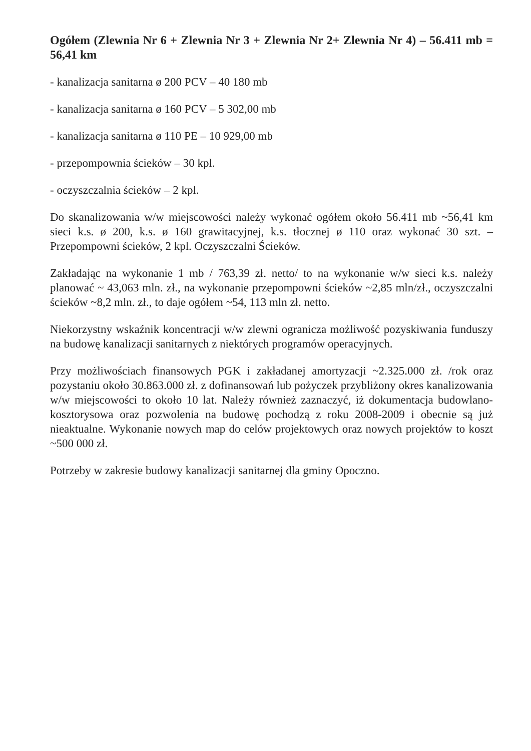Ogółem (Zlewnia Nr 6 + Zlewnia Nr 3 + Zlewnia Nr 2+ Zlewnia Nr 4) – 56.411 mb = 56,41 km
- kanalizacja sanitarna ø 200 PCV – 40 180 mb
- kanalizacja sanitarna ø 160 PCV – 5 302,00 mb
- kanalizacja sanitarna ø 110 PE – 10 929,00 mb
- przepompownia ścieków – 30 kpl.
- oczyszczalnia ścieków – 2 kpl.
Do skanalizowania w/w miejscowości należy wykonać ogółem około 56.411 mb ~56,41 km sieci k.s. ø 200, k.s. ø 160 grawitacyjnej, k.s. tłocznej ø 110 oraz wykonać 30 szt. – Przepompowni ścieków, 2 kpl. Oczyszczalni Ścieków.
Zakładając na wykonanie 1 mb / 763,39 zł. netto/ to na wykonanie w/w sieci k.s. należy planować ~ 43,063 mln. zł., na wykonanie przepompowni ścieków ~2,85 mln/zł., oczyszczalni ścieków ~8,2 mln. zł., to daje ogółem ~54, 113 mln zł. netto.
Niekorzystny wskaźnik koncentracji w/w zlewni ogranicza możliwość pozyskiwania funduszy na budowę kanalizacji sanitarnych z niektórych programów operacyjnych.
Przy możliwościach finansowych PGK i zakładanej amortyzacji ~2.325.000 zł. /rok oraz pozystaniu około 30.863.000 zł. z dofinansowań lub pożyczek przybliżony okres kanalizowania w/w miejscowości to około 10 lat. Należy również zaznaczyć, iż dokumentacja budowlano-kosztorysowa oraz pozwolenia na budowę pochodzą z roku 2008-2009 i obecnie są już nieaktualne. Wykonanie nowych map do celów projektowych oraz nowych projektów to koszt ~500 000 zł.
Potrzeby w zakresie budowy kanalizacji sanitarnej dla gminy Opoczno.